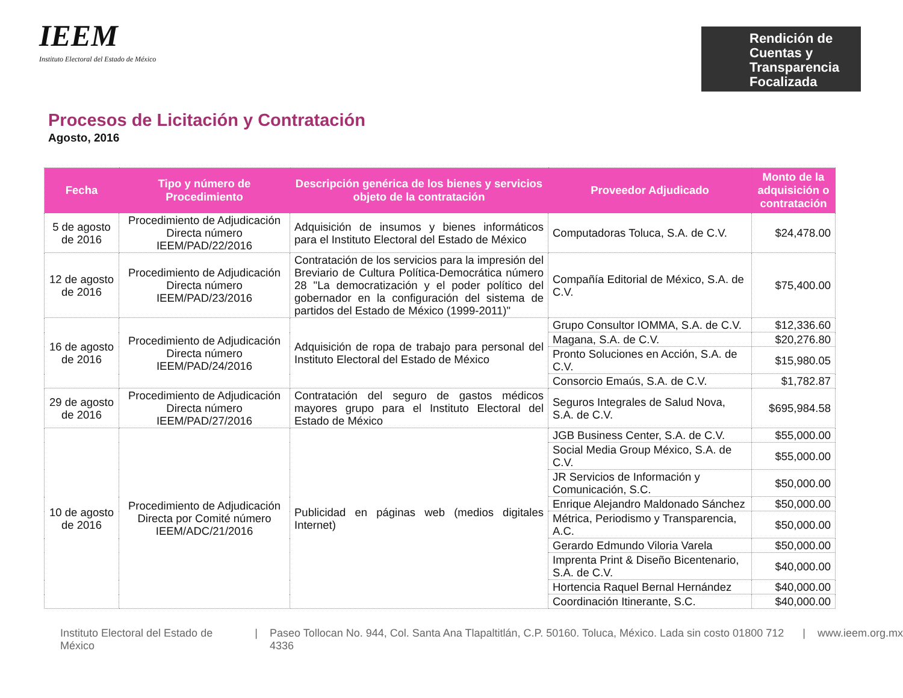IEEM
Instituto Electoral del Estado de México
Rendición de
Cuentas y
Transparencia
Focalizada
Procesos de Licitación y Contratación
Agosto, 2016
| Fecha | Tipo y número de Procedimiento | Descripción genérica de los bienes y servicios objeto de la contratación | Proveedor Adjudicado | Monto de la adquisición o contratación |
| --- | --- | --- | --- | --- |
| 5 de agosto de 2016 | Procedimiento de Adjudicación Directa número IEEM/PAD/22/2016 | Adquisición de insumos y bienes informáticos para el Instituto Electoral del Estado de México | Computadoras Toluca, S.A. de C.V. | $24,478.00 |
| 12 de agosto de 2016 | Procedimiento de Adjudicación Directa número IEEM/PAD/23/2016 | Contratación de los servicios para la impresión del Breviario de Cultura Política-Democrática número 28 "La democratización y el poder político del gobernador en la configuración del sistema de partidos del Estado de México (1999-2011)" | Compañía Editorial de México, S.A. de C.V. | $75,400.00 |
| 16 de agosto de 2016 | Procedimiento de Adjudicación Directa número IEEM/PAD/24/2016 | Adquisición de ropa de trabajo para personal del Instituto Electoral del Estado de México | Grupo Consultor IOMMA, S.A. de C.V. | $12,336.60 |
| | | | Magana, S.A. de C.V. | $20,276.80 |
| | | | Pronto Soluciones en Acción, S.A. de C.V. | $15,980.05 |
| | | | Consorcio Emaús, S.A. de C.V. | $1,782.87 |
| 29 de agosto de 2016 | Procedimiento de Adjudicación Directa número IEEM/PAD/27/2016 | Contratación del seguro de gastos médicos mayores grupo para el Instituto Electoral del Estado de México | Seguros Integrales de Salud Nova, S.A. de C.V. | $695,984.58 |
| 10 de agosto de 2016 | Procedimiento de Adjudicación Directa por Comité número IEEM/ADC/21/2016 | Publicidad en páginas web (medios digitales Internet) | JGB Business Center, S.A. de C.V. | $55,000.00 |
| | | | Social Media Group México, S.A. de C.V. | $55,000.00 |
| | | | JR Servicios de Información y Comunicación, S.C. | $50,000.00 |
| | | | Enrique Alejandro Maldonado Sánchez | $50,000.00 |
| | | | Métrica, Periodismo y Transparencia, A.C. | $50,000.00 |
| | | | Gerardo Edmundo Viloria Varela | $50,000.00 |
| | | | Imprenta Print & Diseño Bicentenario, S.A. de C.V. | $40,000.00 |
| | | | Hortencia Raquel Bernal Hernández | $40,000.00 |
| | | | Coordinación Itinerante, S.C. | $40,000.00 |
Instituto Electoral del Estado de México | Paseo Tollocan No. 944, Col. Santa Ana Tlapaltitlán, C.P. 50160. Toluca, México. Lada sin costo 01800 712 4336 | www.ieem.org.mx